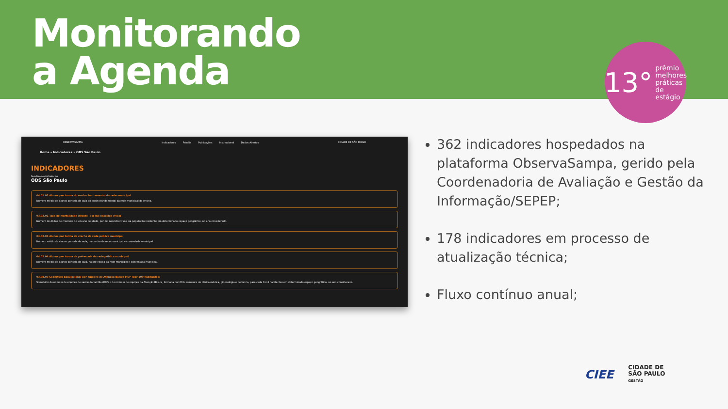Monitorando
a Agenda
13° prêmio
melhores
práticas
de estágio
OBSERVASAMPA Indicadores Painéis Publicações Institucional Dados Abertos
CIDADE DE SÃO PAULO
Home » Indicadores » ODS São Paulo
INDICADORES
Resultados encontrados por
ODS São Paulo
04.01.02 Alunos por turma do ensino fundamental da rede municipal
Número médio de alunos por sala de aula do ensino fundamental da rede municipal de ensino.
03.02.01 Taxa de mortalidade infantil (por mil nascidos vivos)
Número de óbitos de menores de um ano de idade, por mil nascidos vivos, na população residente em determinado espaço geográfico, no ano considerado.
04.02.03 Alunos por turma da creche da rede pública municipal
Número médio de alunos por sala de aula, na creche da rede municipal e conveniada municipal.
04.02.04 Alunos por turma da pré-escola da rede pública municipal
Número médio de alunos por sala de aula, na pré-escola da rede municipal e conveniada municipal.
03.08.03 Cobertura populacional por equipes de Atenção Básica MSP (por 100 habitantes)
Somatório do número de equipes de saúde da família (ESF) e do número de equipes da Atenção Básica, formada por 60 h semanais de clínica médica, ginecologia e pediatria, para cada 3 mil habitantes em determinado espaço geográfico, no ano considerado.
362 indicadores hospedados na plataforma ObservaSampa, gerido pela Coordenadoria de Avaliação e Gestão da Informação/SEPEP;
178 indicadores em processo de atualização técnica;
Fluxo contínuo anual;
CIEE CIDADE DE
SÃO PAULO
GESTÃO